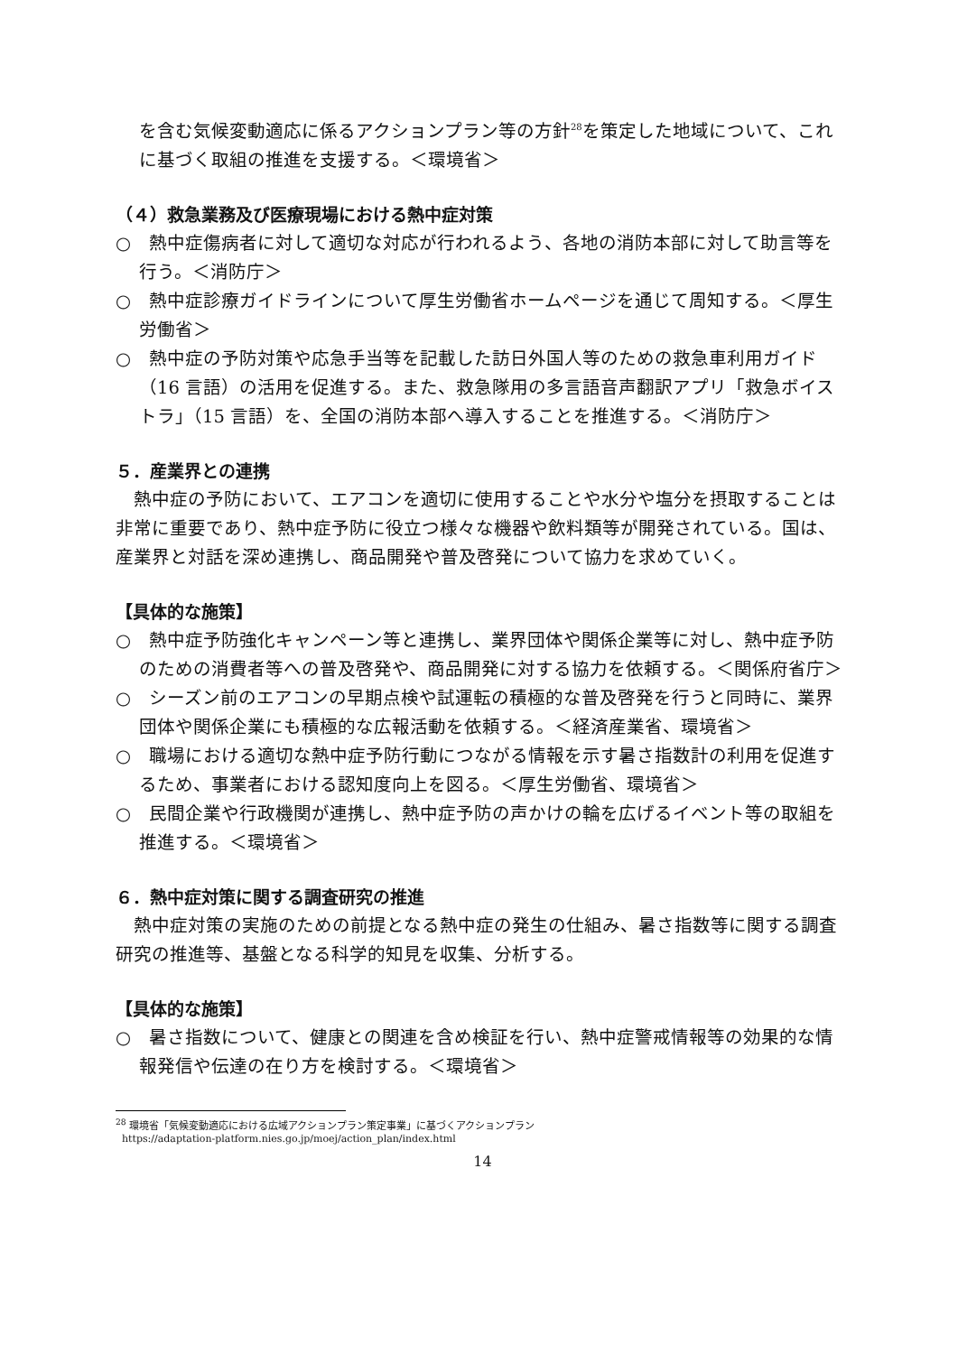を含む気候変動適応に係るアクションプラン等の方針<sup>28</sup>を策定した地域について、これに基づく取組の推進を支援する。＜環境省＞
（４）救急業務及び医療現場における熱中症対策
○　熱中症傷病者に対して適切な対応が行われるよう、各地の消防本部に対して助言等を行う。＜消防庁＞
○　熱中症診療ガイドラインについて厚生労働省ホームページを通じて周知する。＜厚生労働省＞
○　熱中症の予防対策や応急手当等を記載した訪日外国人等のための救急車利用ガイド（16 言語）の活用を促進する。また、救急隊用の多言語音声翻訳アプリ「救急ボイストラ」（15 言語）を、全国の消防本部へ導入することを推進する。＜消防庁＞
５．産業界との連携
熱中症の予防において、エアコンを適切に使用することや水分や塩分を摂取することは非常に重要であり、熱中症予防に役立つ様々な機器や飲料類等が開発されている。国は、産業界と対話を深め連携し、商品開発や普及啓発について協力を求めていく。
【具体的な施策】
○　熱中症予防強化キャンペーン等と連携し、業界団体や関係企業等に対し、熱中症予防のための消費者等への普及啓発や、商品開発に対する協力を依頼する。＜関係府省庁＞
○　シーズン前のエアコンの早期点検や試運転の積極的な普及啓発を行うと同時に、業界団体や関係企業にも積極的な広報活動を依頼する。＜経済産業省、環境省＞
○　職場における適切な熱中症予防行動につながる情報を示す暑さ指数計の利用を促進するため、事業者における認知度向上を図る。＜厚生労働省、環境省＞
○　民間企業や行政機関が連携し、熱中症予防の声かけの輪を広げるイベント等の取組を推進する。＜環境省＞
６．熱中症対策に関する調査研究の推進
熱中症対策の実施のための前提となる熱中症の発生の仕組み、暑さ指数等に関する調査研究の推進等、基盤となる科学的知見を収集、分析する。
【具体的な施策】
○　暑さ指数について、健康との関連を含め検証を行い、熱中症警戒情報等の効果的な情報発信や伝達の在り方を検討する。＜環境省＞
<sup>28</sup> 環境省「気候変動適応における広域アクションプラン策定事業」に基づくアクションプラン
https://adaptation-platform.nies.go.jp/moej/action_plan/index.html
14